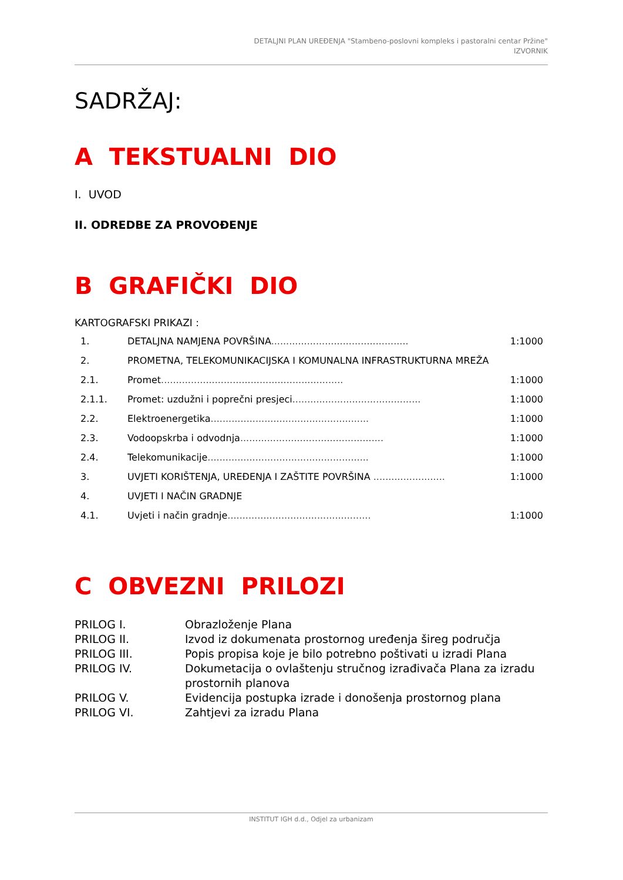DETALJNI PLAN UREĐENJA "Stambeno-poslovni kompleks i pastoralni centar Pržine"
IZVORNIK
SADRŽAJ:
A TEKSTUALNI DIO
I. UVOD
II. ODREDBE ZA PROVOĐENJE
B GRAFIČKI DIO
KARTOGRAFSKI PRIKAZI :
| 1. | DETALJNA NAMJENA POVRŠINA .............................................. | 1:1000 |
| 2. | PROMETNA, TELEKOMUNIKACIJSKA I KOMUNALNA INFRASTRUKTURNA MREŽA | |
| 2.1. | Promet ............................................................. | 1:1000 |
| 2.1.1. | Promet: uzdužni i poprečni presjeci ........................................... | 1:1000 |
| 2.2. | Elektroenergetika ..................................................... | 1:1000 |
| 2.3. | Vodoopskrba i odvodnja ................................................ | 1:1000 |
| 2.4. | Telekomunikacije ...................................................... | 1:1000 |
| 3. | UVJETI KORIŠTENJA, UREĐENJA I ZAŠTITE POVRŠINA ........................ | 1:1000 |
| 4. | UVJETI I NAČIN GRADNJE | |
| 4.1. | Uvjeti i način gradnje ................................................ | 1:1000 |
C OBVEZNI PRILOZI
| PRILOG I. | Obrazloženje Plana |
| PRILOG II. | Izvod iz dokumenata prostornog uređenja šireg područja |
| PRILOG III. | Popis propisa koje je bilo potrebno poštivati u izradi Plana |
| PRILOG IV. | Dokumetacija o ovlaštenju stručnog izrađivača Plana za izradu prostornih planova |
| PRILOG V. | Evidencija postupka izrade i donošenja prostornog plana |
| PRILOG VI. | Zahtjevi za izradu Plana |
INSTITUT IGH d.d., Odjel za urbanizam